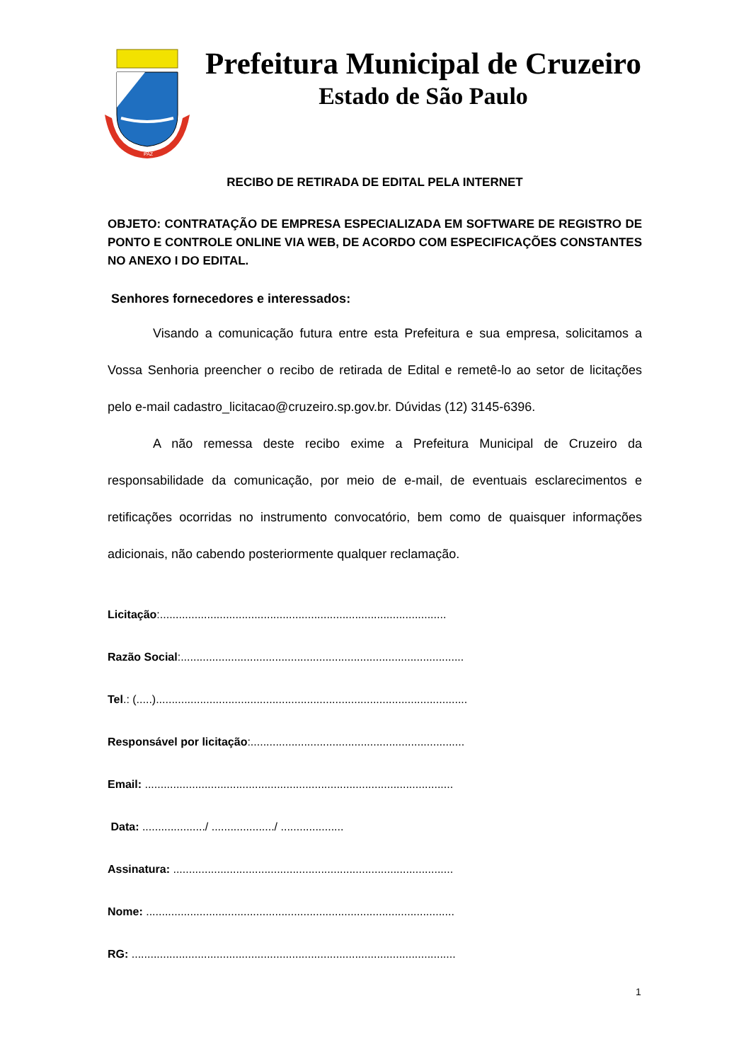PAZ
Prefeitura Municipal de Cruzeiro
Estado de São Paulo
RECIBO DE RETIRADA DE EDITAL PELA INTERNET
OBJETO: CONTRATAÇÃO DE EMPRESA ESPECIALIZADA EM SOFTWARE DE REGISTRO DE PONTO E CONTROLE ONLINE VIA WEB, DE ACORDO COM ESPECIFICAÇÕES CONSTANTES NO ANEXO I DO EDITAL.
Senhores fornecedores e interessados:
Visando a comunicação futura entre esta Prefeitura e sua empresa, solicitamos a Vossa Senhoria preencher o recibo de retirada de Edital e remetê-lo ao setor de licitações pelo e-mail cadastro_licitacao@cruzeiro.sp.gov.br. Dúvidas (12) 3145-6396.
A não remessa deste recibo exime a Prefeitura Municipal de Cruzeiro da responsabilidade da comunicação, por meio de e-mail, de eventuais esclarecimentos e retificações ocorridas no instrumento convocatório, bem como de quaisquer informações adicionais, não cabendo posteriormente qualquer reclamação.
Licitação:...........................................................................................
Razão Social:..........................................................................................
Tel.: (.....)...................................................................................................
Responsável por licitação:....................................................................
Email: ..................................................................................................
Data: ..................../ ..................../ ....................
Assinatura: .........................................................................................
Nome: ..................................................................................................
RG: .......................................................................................................
1